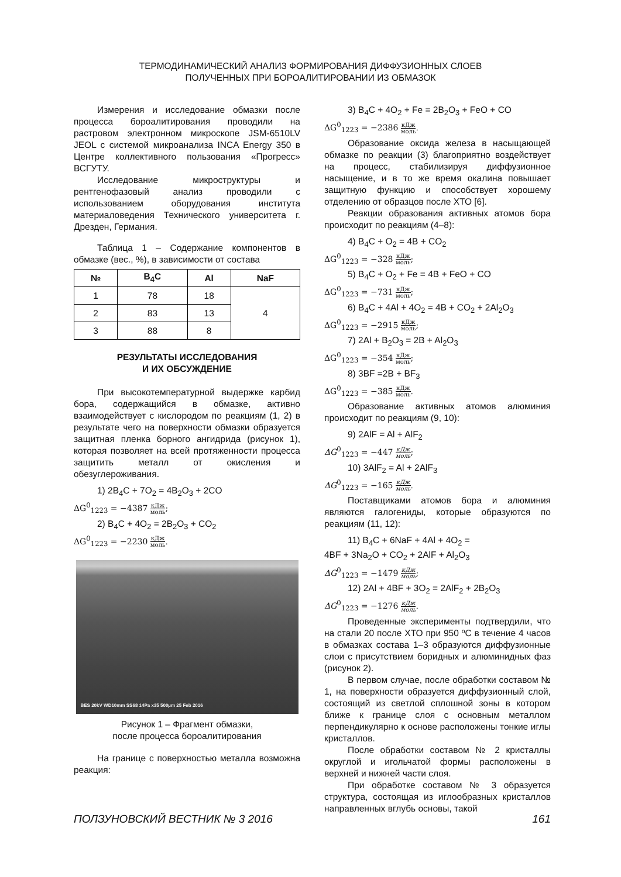ТЕРМОДИНАМИЧЕСКИЙ АНАЛИЗ ФОРМИРОВАНИЯ ДИФФУЗИОННЫХ СЛОЕВ
ПОЛУЧЕННЫХ ПРИ БОРОАЛИТИРОВАНИИ ИЗ ОБМАЗОК
Измерения и исследование обмазки после процесса бороалитирования проводили на растровом электронном микроскопе JSM-6510LV JEOL с системой микроанализа INCA Energy 350 в Центре коллективного пользования «Прогресс» ВСГУТУ.
Исследование микроструктуры и рентгенофазовый анализ проводили с использованием оборудования института материаловедения Технического университета г. Дрезден, Германия.
Таблица 1 – Содержание компонентов в обмазке (вес., %), в зависимости от состава
| № | B<sub>4</sub>C | Al | NaF |
| --- | --- | --- | --- |
| 1 | 78 | 18 | 4 |
| 2 | 83 | 13 | |
| 3 | 88 | 8 | |
РЕЗУЛЬТАТЫ ИССЛЕДОВАНИЯ
И ИХ ОБСУЖДЕНИЕ
При высокотемпературной выдержке карбид бора, содержащийся в обмазке, активно взаимодействует с кислородом по реакциям (1, 2) в результате чего на поверхности обмазки образуется защитная пленка борного ангидрида (рисунок 1), которая позволяет на всей протяженности процесса защитить металл от окисления и обезуглероживания.
1) 2B<sub>4</sub>C + 7O<sub>2</sub> = 4B<sub>2</sub>O<sub>3</sub> + 2CO
ΔG<sup>0</sup><sub>1223</sub> = −4387 кДж моль;
2) B<sub>4</sub>C + 4O<sub>2</sub> = 2B<sub>2</sub>O<sub>3</sub> + CO<sub>2</sub>
ΔG<sup>0</sup><sub>1223</sub> = −2230 кДж моль.
BES 20kV WD10mm SS68 14Pa x35 500µm 25 Feb 2016
Рисунок 1 – Фрагмент обмазки,
после процесса бороалитирования
На границе с поверхностью металла возможна реакция:
3) B<sub>4</sub>C + 4O<sub>2</sub> + Fe = 2B<sub>2</sub>O<sub>3</sub> + FeO + CO
ΔG<sup>0</sup><sub>1223</sub> = −2386 кДж моль.
Образование оксида железа в насыщающей обмазке по реакции (3) благоприятно воздействует на процесс, стабилизируя диффузионное насыщение, и в то же время окалина повышает защитную функцию и способствует хорошему отделению от образцов после ХТО [6].
Реакции образования активных атомов бора происходит по реакциям (4–8):
4) B<sub>4</sub>C + O<sub>2</sub> = 4B + CO<sub>2</sub>
ΔG<sup>0</sup><sub>1223</sub> = −328 кДж моль;
5) B<sub>4</sub>C + O<sub>2</sub> + Fe = 4B + FeO + CO
ΔG<sup>0</sup><sub>1223</sub> = −731 кДж моль;
6) B<sub>4</sub>C + 4Al + 4O<sub>2</sub> = 4B + CO<sub>2</sub> + 2Al<sub>2</sub>O<sub>3</sub>
ΔG<sup>0</sup><sub>1223</sub> = −2915 кДж моль;
7) 2Al + B<sub>2</sub>O<sub>3</sub> = 2B + Al<sub>2</sub>O<sub>3</sub>
ΔG<sup>0</sup><sub>1223</sub> = −354 кДж моль;
8) 3BF =2B + BF<sub>3</sub>
ΔG<sup>0</sup><sub>1223</sub> = −385 кДж моль.
Образование активных атомов алюминия происходит по реакциям (9, 10):
9) 2AlF = Al + AlF<sub>2</sub>
ΔG<sup>0</sup><sub>1223</sub> = −447 кДж моль;
10) 3AlF<sub>2</sub> = Al + 2AlF<sub>3</sub>
ΔG<sup>0</sup><sub>1223</sub> = −165 кДж моль.
Поставщиками атомов бора и алюминия являются галогениды, которые образуются по реакциям (11, 12):
11) B<sub>4</sub>C + 6NaF + 4Al + 4O<sub>2</sub> =
4BF + 3Na<sub>2</sub>O + CO<sub>2</sub> + 2AlF + Al<sub>2</sub>O<sub>3</sub>
ΔG<sup>0</sup><sub>1223</sub> = −1479 кДж моль;
12) 2Al + 4BF + 3O<sub>2</sub> = 2AlF<sub>2</sub> + 2B<sub>2</sub>O<sub>3</sub>
ΔG<sup>0</sup><sub>1223</sub> = −1276 кДж моль.
Проведенные эксперименты подтвердили, что на стали 20 после ХТО при 950 ºC в течение 4 часов в обмазках состава 1–3 образуются диффузионные слои с присутствием боридных и алюминидных фаз (рисунок 2).
В первом случае, после обработки составом № 1, на поверхности образуется диффузионный слой, состоящий из светлой сплошной зоны в котором ближе к границе слоя с основным металлом перпендикулярно к основе расположены тонкие иглы кристаллов.
После обработки составом № 2 кристаллы округлой и игольчатой формы расположены в верхней и нижней части слоя.
При обработке составом № 3 образуется структура, состоящая из иглообразных кристаллов направленных вглубь основы, такой
ПОЛЗУНОВСКИЙ ВЕСТНИК № 3 2016 161